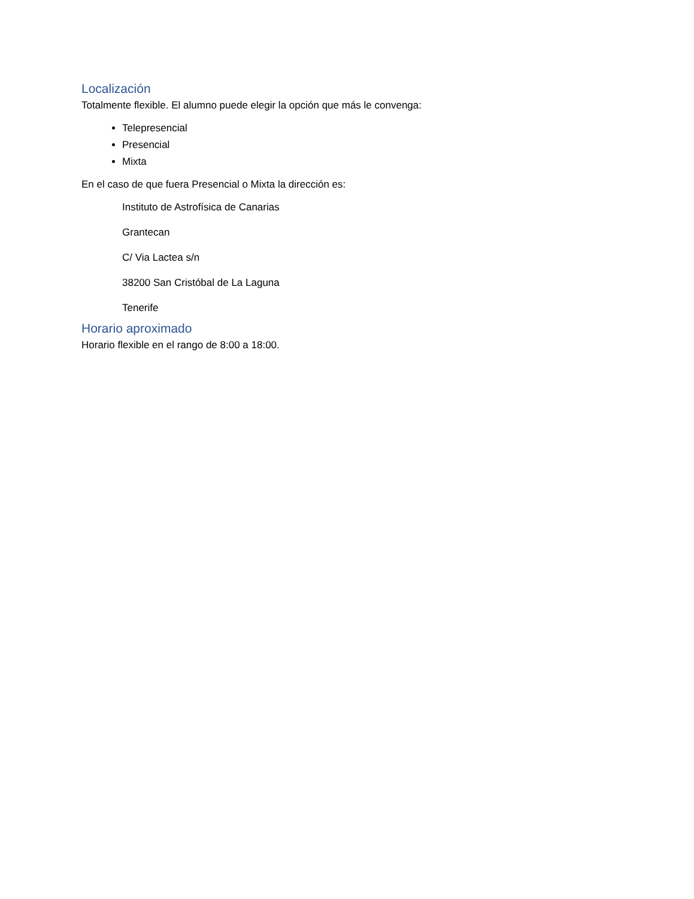Localización
Totalmente flexible. El alumno puede elegir la opción que más le convenga:
Telepresencial
Presencial
Mixta
En el caso de que fuera Presencial o Mixta la dirección es:
Instituto de Astrofísica de Canarias
Grantecan
C/ Via Lactea s/n
38200 San Cristóbal de La Laguna
Tenerife
Horario aproximado
Horario flexible en el rango de 8:00 a 18:00.